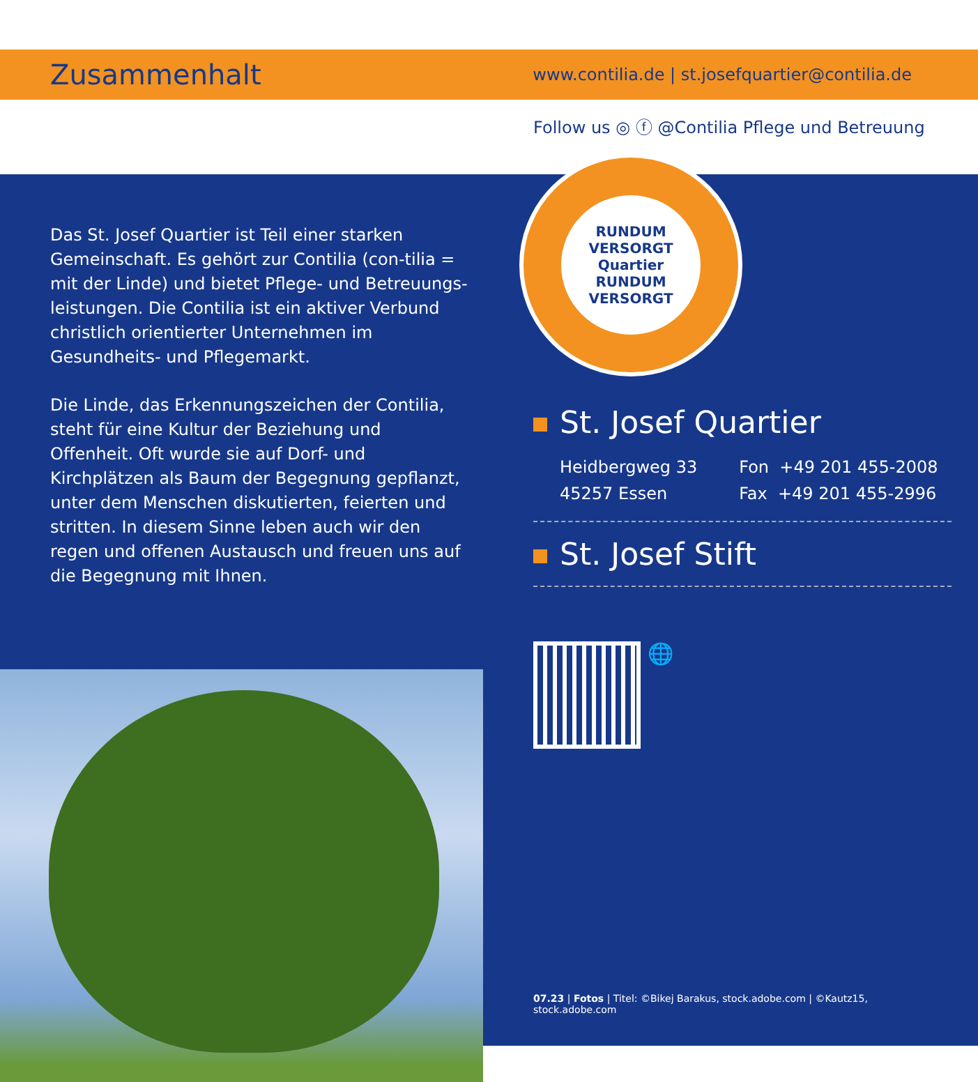Zusammenhalt
www.contilia.de | st.josefquartier@contilia.de
Follow us ◎ ⓕ @Contilia Pflege und Betreuung
Das St. Josef Quartier ist Teil einer starken Gemeinschaft. Es gehört zur Contilia (con-tilia = mit der Linde) und bietet Pflege- und Betreuungs­leistungen. Die Contilia ist ein aktiver Verbund christlich orientierter Unternehmen im Gesundheits- und Pflegemarkt.
Die Linde, das Erkennungszeichen der Contilia, steht für eine Kultur der Beziehung und Offenheit. Oft wurde sie auf Dorf- und Kirchplätzen als Baum der Begegnung gepflanzt, unter dem Menschen diskutierten, feierten und stritten. In diesem Sinne leben auch wir den regen und offenen Austausch und freuen uns auf die Begegnung mit Ihnen.
RUNDUM VERSORGT
Quartier
RUNDUM VERSORGT
St. Josef Quartier
Heidbergweg 33
45257 Essen
Fon +49 201 455-2008
Fax +49 201 455-2996
St. Josef Stift
🌐
07.23 | Fotos | Titel: ©Bikej Barakus, stock.adobe.com | ©Kautz15, stock.adobe.com